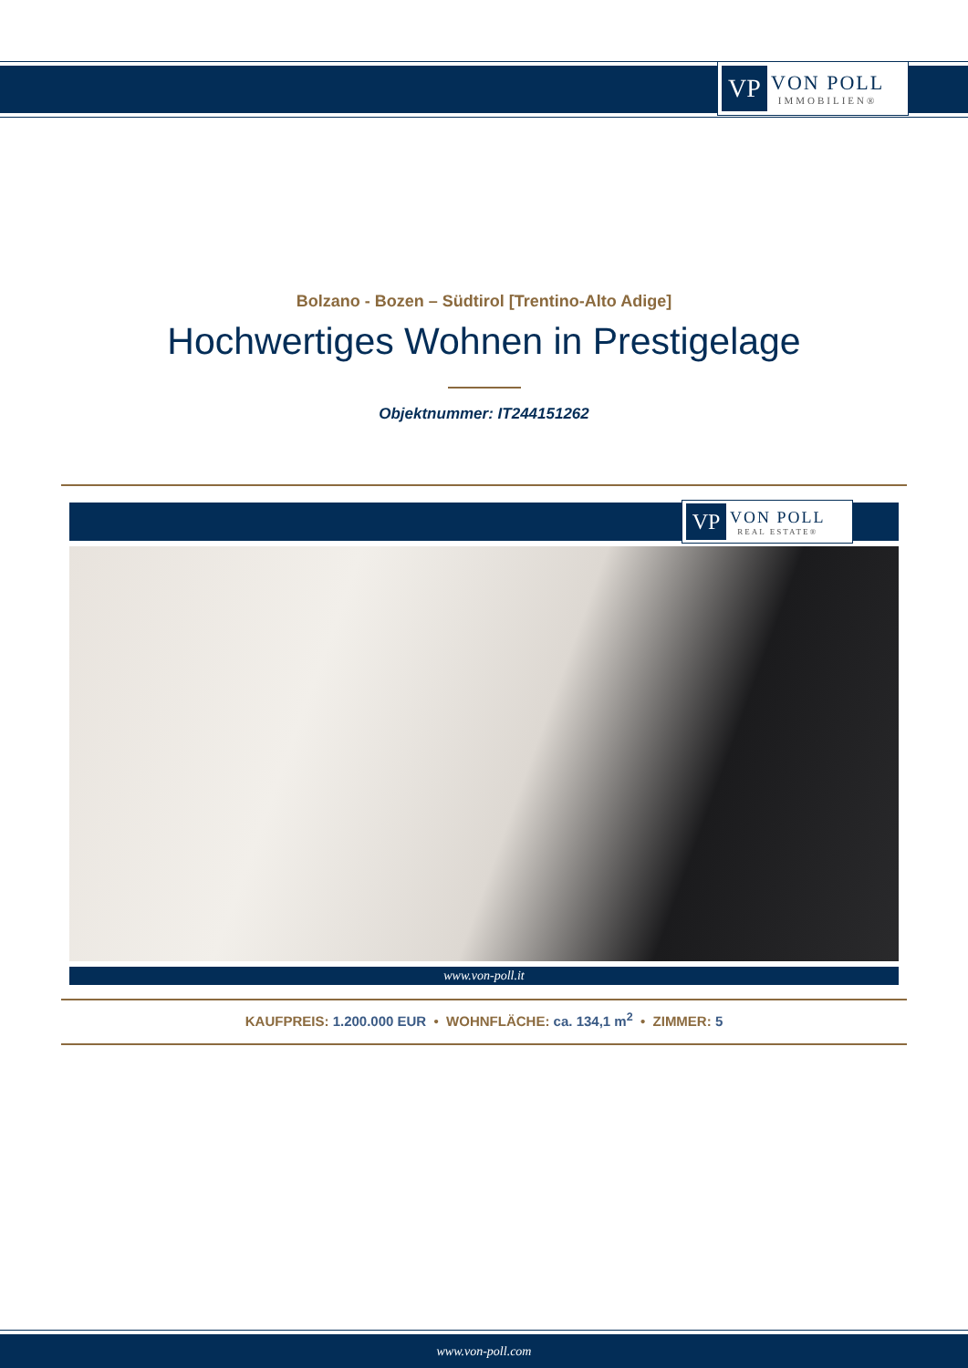VP
VON POLL
IMMOBILIEN®
Bolzano - Bozen – Südtirol [Trentino-Alto Adige]
Hochwertiges Wohnen in Prestigelage
Objektnummer: IT244151262
VP
VON POLL
REAL ESTATE®
www.von-poll.it
KAUFPREIS: 1.200.000 EUR • WOHNFLÄCHE: ca. 134,1 m<sup>2</sup> • ZIMMER: 5
www.von-poll.com